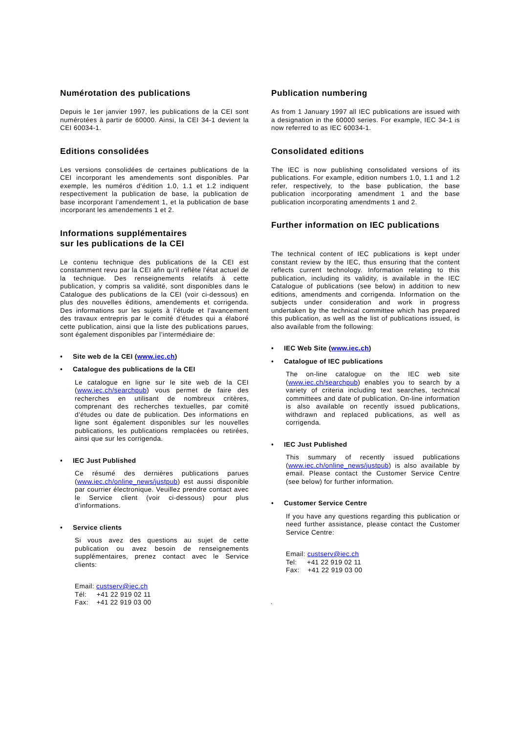Numérotation des publications
Depuis le 1er janvier 1997, les publications de la CEI sont numérotées à partir de 60000. Ainsi, la CEI 34-1 devient la CEI 60034-1.
Editions consolidées
Les versions consolidées de certaines publications de la CEI incorporant les amendements sont disponibles. Par exemple, les numéros d’édition 1.0, 1.1 et 1.2 indiquent respectivement la publication de base, la publication de base incorporant l’amendement 1, et la publication de base incorporant les amendements 1 et 2.
Informations supplémentaires
sur les publications de la CEI
Le contenu technique des publications de la CEI est constamment revu par la CEI afin qu'il reflète l'état actuel de la technique. Des renseignements relatifs à cette publication, y compris sa validité, sont disponibles dans le Catalogue des publications de la CEI (voir ci-dessous) en plus des nouvelles éditions, amendements et corrigenda. Des informations sur les sujets à l’étude et l’avancement des travaux entrepris par le comité d’études qui a élaboré cette publication, ainsi que la liste des publications parues, sont également disponibles par l’intermédiaire de:
• Site web de la CEI (www.iec.ch)
• Catalogue des publications de la CEI
Le catalogue en ligne sur le site web de la CEI (www.iec.ch/searchpub) vous permet de faire des recherches en utilisant de nombreux critères, comprenant des recherches textuelles, par comité d’études ou date de publication. Des informations en ligne sont également disponibles sur les nouvelles publications, les publications remplacées ou retirées, ainsi que sur les corrigenda.
• IEC Just Published
Ce résumé des dernières publications parues (www.iec.ch/online_news/justpub) est aussi disponible par courrier électronique. Veuillez prendre contact avec le Service client (voir ci-dessous) pour plus d’informations.
• Service clients
Si vous avez des questions au sujet de cette publication ou avez besoin de renseignements supplémentaires, prenez contact avec le Service clients:
Email: custserv@iec.ch
Tél: +41 22 919 02 11
Fax: +41 22 919 03 00
Publication numbering
As from 1 January 1997 all IEC publications are issued with a designation in the 60000 series. For example, IEC 34-1 is now referred to as IEC 60034-1.
Consolidated editions
The IEC is now publishing consolidated versions of its publications. For example, edition numbers 1.0, 1.1 and 1.2 refer, respectively, to the base publication, the base publication incorporating amendment 1 and the base publication incorporating amendments 1 and 2.
Further information on IEC publications
The technical content of IEC publications is kept under constant review by the IEC, thus ensuring that the content reflects current technology. Information relating to this publication, including its validity, is available in the IEC Catalogue of publications (see below) in addition to new editions, amendments and corrigenda. Information on the subjects under consideration and work in progress undertaken by the technical committee which has prepared this publication, as well as the list of publications issued, is also available from the following:
• IEC Web Site (www.iec.ch)
• Catalogue of IEC publications
The on-line catalogue on the IEC web site (www.iec.ch/searchpub) enables you to search by a variety of criteria including text searches, technical committees and date of publication. On-line information is also available on recently issued publications, withdrawn and replaced publications, as well as corrigenda.
• IEC Just Published
This summary of recently issued publications (www.iec.ch/online_news/justpub) is also available by email. Please contact the Customer Service Centre (see below) for further information.
• Customer Service Centre
If you have any questions regarding this publication or need further assistance, please contact the Customer Service Centre:
Email: custserv@iec.ch
Tel: +41 22 919 02 11
Fax: +41 22 919 03 00
.